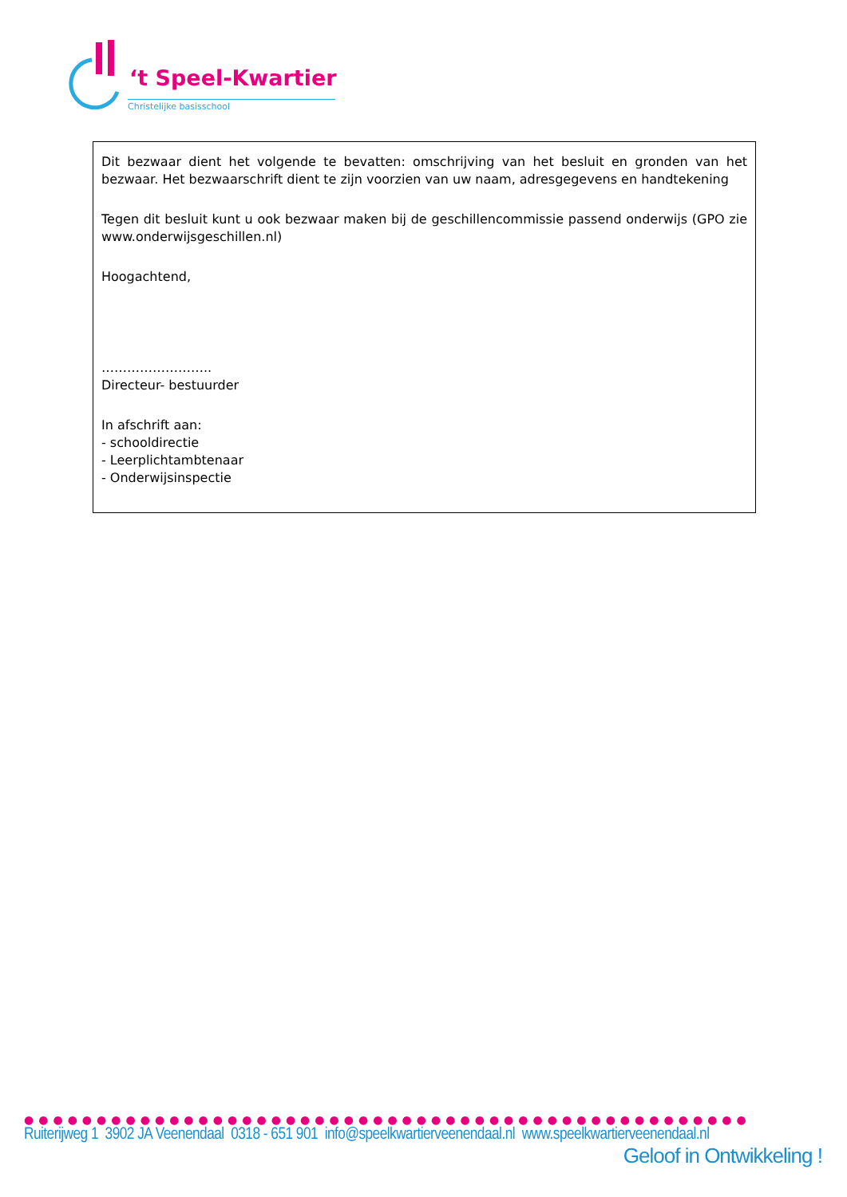‘t Speel-Kwartier
Christelijke basisschool
Dit bezwaar dient het volgende te bevatten: omschrijving van het besluit en gronden van het bezwaar. Het bezwaarschrift dient te zijn voorzien van uw naam, adresgegevens en handtekening
Tegen dit besluit kunt u ook bezwaar maken bij de geschillencommissie passend onderwijs (GPO zie www.onderwijsgeschillen.nl)
Hoogachtend,
……………………..
Directeur- bestuurder
In afschrift aan:
- schooldirectie
- Leerplichtambtenaar
- Onderwijsinspectie
●●●●●●●●●●●●●●●●●●●●●●●●●●●●●●●●●●●●●●●●●●●●●●●●●●
Ruiterijweg 1 3902 JA Veenendaal 0318 - 651 901 info@speelkwartierveenendaal.nl www.speelkwartierveenendaal.nl
Geloof in Ontwikkeling !